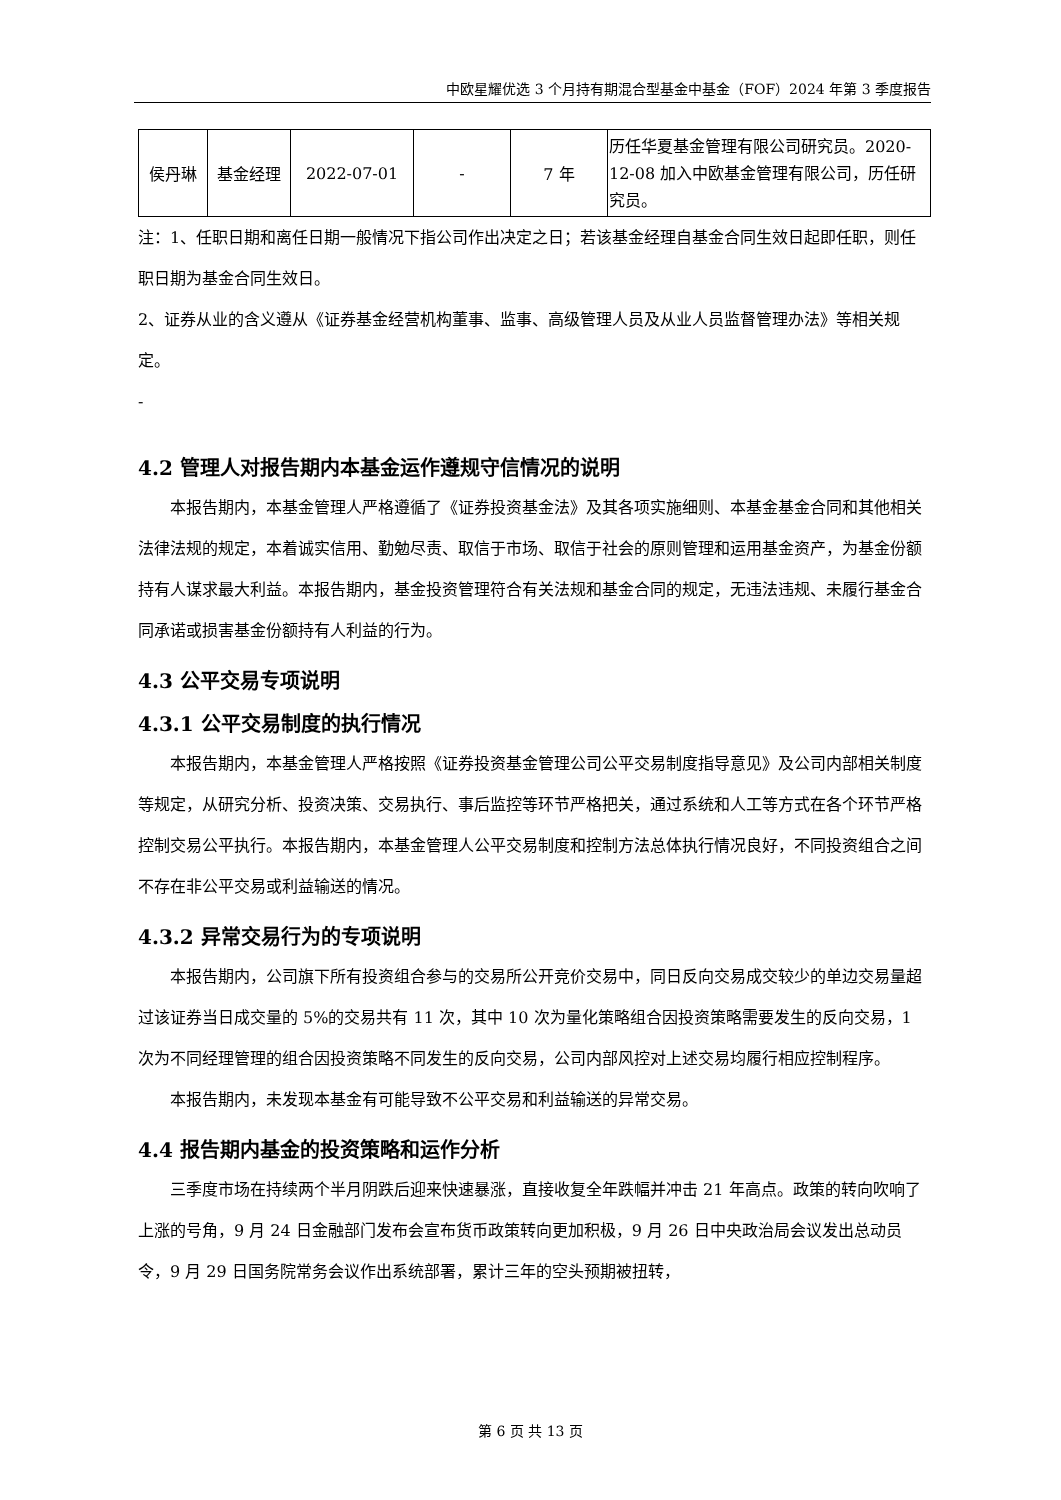中欧星耀优选 3 个月持有期混合型基金中基金（FOF）2024 年第 3 季度报告
| 侯丹琳 | 基金经理 | 2022-07-01 | - | 7 年 | 历任华夏基金管理有限公司研究员。2020-12-08 加入中欧基金管理有限公司，历任研究员。 |
注：1、任职日期和离任日期一般情况下指公司作出决定之日；若该基金经理自基金合同生效日起即任职，则任职日期为基金合同生效日。
2、证券从业的含义遵从《证券基金经营机构董事、监事、高级管理人员及从业人员监督管理办法》等相关规定。
-
4.2 管理人对报告期内本基金运作遵规守信情况的说明
本报告期内，本基金管理人严格遵循了《证券投资基金法》及其各项实施细则、本基金基金合同和其他相关法律法规的规定，本着诚实信用、勤勉尽责、取信于市场、取信于社会的原则管理和运用基金资产，为基金份额持有人谋求最大利益。本报告期内，基金投资管理符合有关法规和基金合同的规定，无违法违规、未履行基金合同承诺或损害基金份额持有人利益的行为。
4.3 公平交易专项说明
4.3.1 公平交易制度的执行情况
本报告期内，本基金管理人严格按照《证券投资基金管理公司公平交易制度指导意见》及公司内部相关制度等规定，从研究分析、投资决策、交易执行、事后监控等环节严格把关，通过系统和人工等方式在各个环节严格控制交易公平执行。本报告期内，本基金管理人公平交易制度和控制方法总体执行情况良好，不同投资组合之间不存在非公平交易或利益输送的情况。
4.3.2 异常交易行为的专项说明
本报告期内，公司旗下所有投资组合参与的交易所公开竞价交易中，同日反向交易成交较少的单边交易量超过该证券当日成交量的 5%的交易共有 11 次，其中 10 次为量化策略组合因投资策略需要发生的反向交易，1 次为不同经理管理的组合因投资策略不同发生的反向交易，公司内部风控对上述交易均履行相应控制程序。
本报告期内，未发现本基金有可能导致不公平交易和利益输送的异常交易。
4.4 报告期内基金的投资策略和运作分析
三季度市场在持续两个半月阴跌后迎来快速暴涨，直接收复全年跌幅并冲击 21 年高点。政策的转向吹响了上涨的号角，9 月 24 日金融部门发布会宣布货币政策转向更加积极，9 月 26 日中央政治局会议发出总动员令，9 月 29 日国务院常务会议作出系统部署，累计三年的空头预期被扭转，
第 6 页 共 13 页